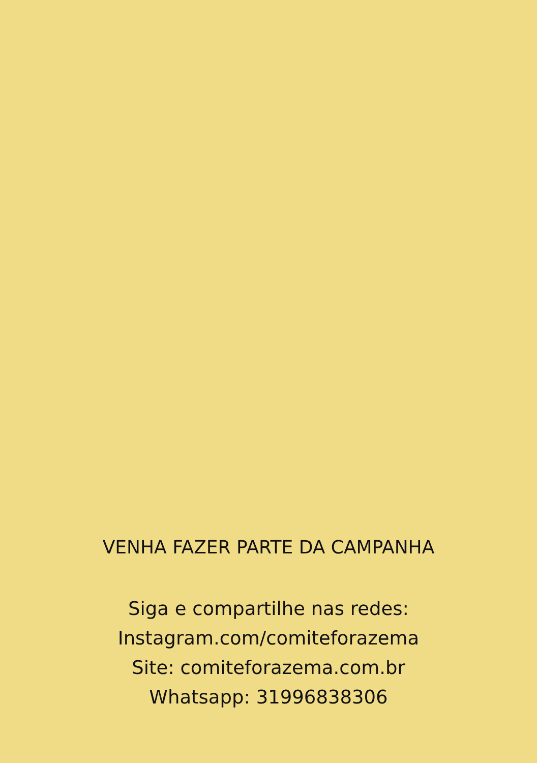VENHA FAZER PARTE DA CAMPANHA
Siga e compartilhe nas redes:
Instagram.com/comiteforazema
Site: comiteforazema.com.br
Whatsapp: 31996838306